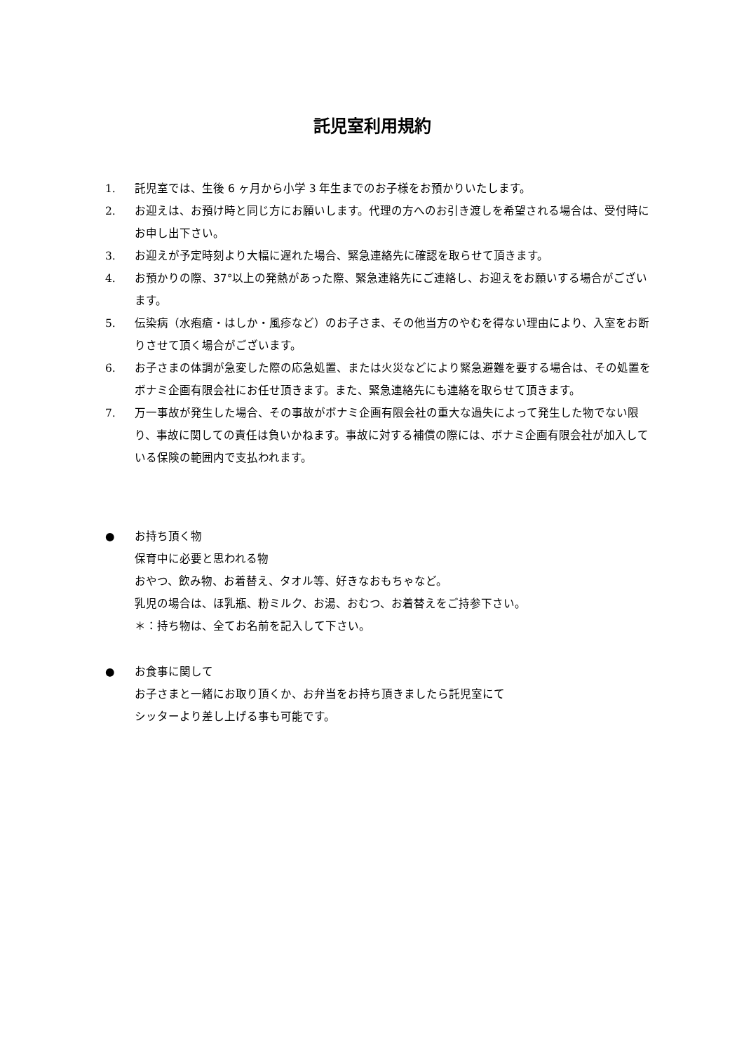託児室利用規約
1. 託児室では、生後 6 ヶ月から小学 3 年生までのお子様をお預かりいたします。
2. お迎えは、お預け時と同じ方にお願いします。代理の方へのお引き渡しを希望される場合は、受付時にお申し出下さい。
3. お迎えが予定時刻より大幅に遅れた場合、緊急連絡先に確認を取らせて頂きます。
4. お預かりの際、37°以上の発熱があった際、緊急連絡先にご連絡し、お迎えをお願いする場合がございます。
5. 伝染病（水疱瘡・はしか・風疹など）のお子さま、その他当方のやむを得ない理由により、入室をお断りさせて頂く場合がございます。
6. お子さまの体調が急変した際の応急処置、または火災などにより緊急避難を要する場合は、その処置をボナミ企画有限会社にお任せ頂きます。また、緊急連絡先にも連絡を取らせて頂きます。
7. 万一事故が発生した場合、その事故がボナミ企画有限会社の重大な過失によって発生した物でない限り、事故に関しての責任は負いかねます。事故に対する補償の際には、ボナミ企画有限会社が加入している保険の範囲内で支払われます。
● お持ち頂く物
保育中に必要と思われる物
おやつ、飲み物、お着替え、タオル等、好きなおもちゃなど。
乳児の場合は、ほ乳瓶、粉ミルク、お湯、おむつ、お着替えをご持参下さい。
＊：持ち物は、全てお名前を記入して下さい。
● お食事に関して
お子さまと一緒にお取り頂くか、お弁当をお持ち頂きましたら託児室にて
シッターより差し上げる事も可能です。